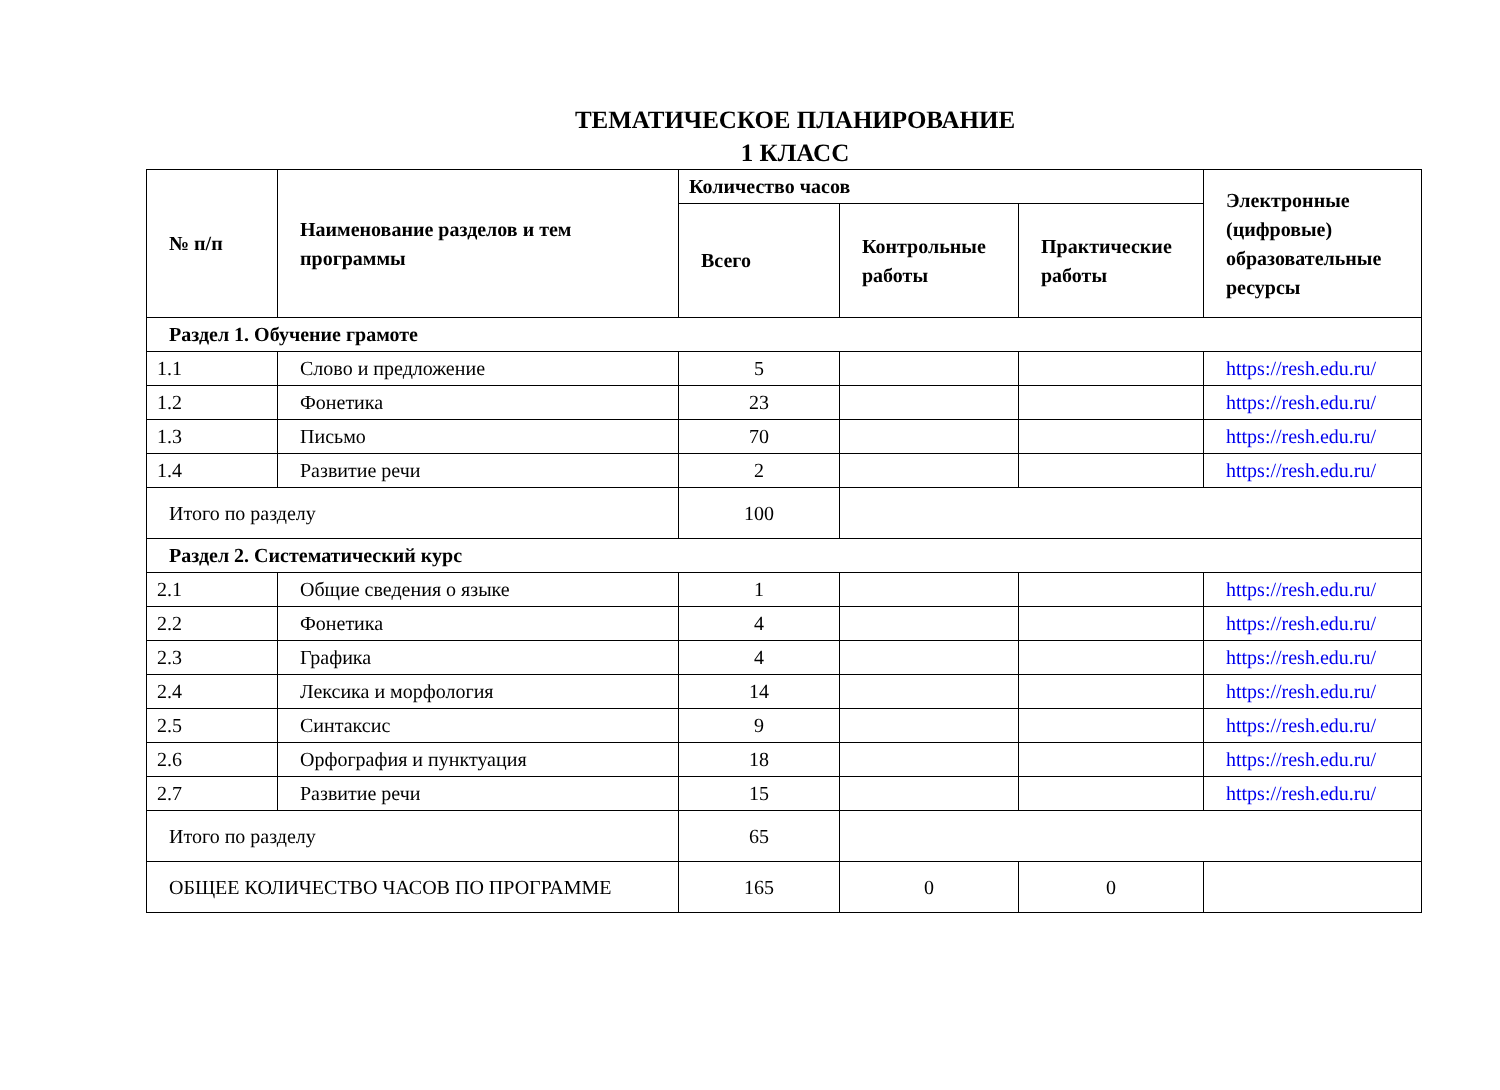ТЕМАТИЧЕСКОЕ ПЛАНИРОВАНИЕ
1 КЛАСС
| № п/п | Наименование разделов и тем программы | Количество часов | | | Электронные (цифровые) образовательные ресурсы |
| --- | --- | --- | --- | --- | --- |
| | | Всего | Контрольные работы | Практические работы | |
| Раздел 1. Обучение грамоте | | | | | |
| 1.1 | Слово и предложение | 5 | | | https://resh.edu.ru/ |
| 1.2 | Фонетика | 23 | | | https://resh.edu.ru/ |
| 1.3 | Письмо | 70 | | | https://resh.edu.ru/ |
| 1.4 | Развитие речи | 2 | | | https://resh.edu.ru/ |
| Итого по разделу | | 100 | | | |
| Раздел 2. Систематический курс | | | | | |
| 2.1 | Общие сведения о языке | 1 | | | https://resh.edu.ru/ |
| 2.2 | Фонетика | 4 | | | https://resh.edu.ru/ |
| 2.3 | Графика | 4 | | | https://resh.edu.ru/ |
| 2.4 | Лексика и морфология | 14 | | | https://resh.edu.ru/ |
| 2.5 | Синтаксис | 9 | | | https://resh.edu.ru/ |
| 2.6 | Орфография и пунктуация | 18 | | | https://resh.edu.ru/ |
| 2.7 | Развитие речи | 15 | | | https://resh.edu.ru/ |
| Итого по разделу | | 65 | | | |
| ОБЩЕЕ КОЛИЧЕСТВО ЧАСОВ ПО ПРОГРАММЕ | | 165 | 0 | 0 | |